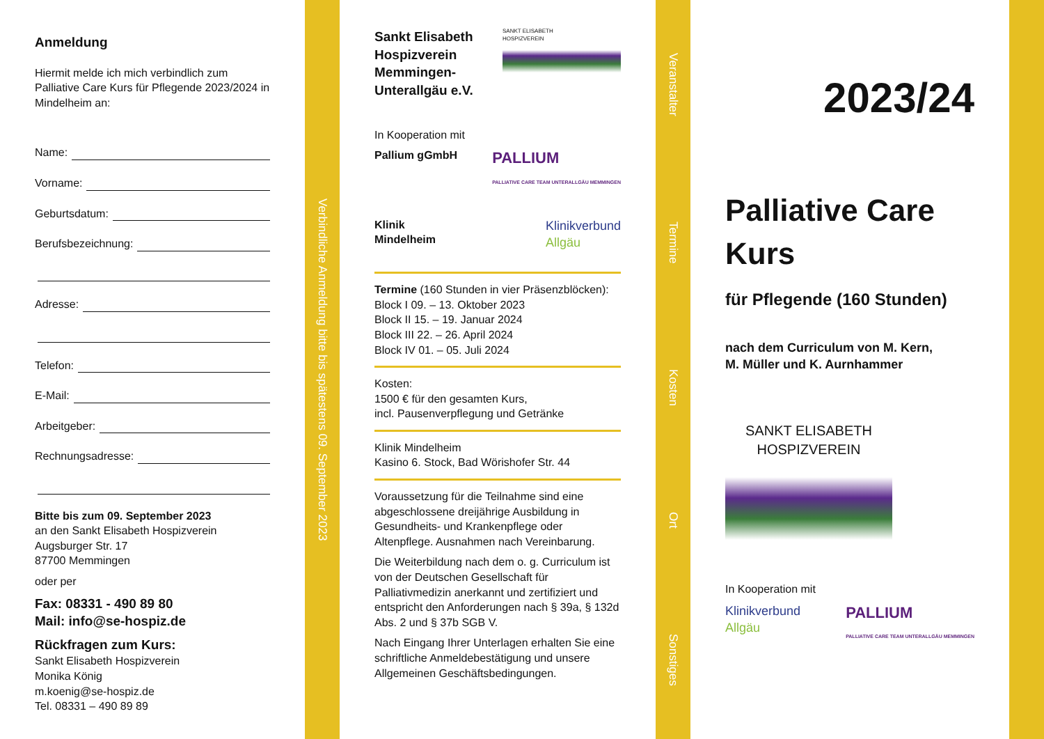Anmeldung
Hiermit melde ich mich verbindlich zum Palliative Care Kurs für Pflegende 2023/2024 in Mindelheim an:
Name:
Vorname:
Geburtsdatum:
Berufsbezeichnung:
Adresse:
Telefon:
E-Mail:
Arbeitgeber:
Rechnungsadresse:
Bitte bis zum 09. September 2023
an den Sankt Elisabeth Hospizverein
Augsburger Str. 17
87700 Memmingen
oder per
Fax: 08331 - 490 89 80
Mail: info@se-hospiz.de
Rückfragen zum Kurs:
Sankt Elisabeth Hospizverein
Monika König
m.koenig@se-hospiz.de
Tel. 08331 – 490 89 89
Verbindliche Anmeldung bitte bis spätestens 09. September 2023
Sankt Elisabeth
Hospizverein
Memmingen-
Unterallgäu e.V.
SANKT ELISABETH
HOSPIZVEREIN
In Kooperation mit
Pallium gGmbH PALLIUM
PALLIATIVE CARE TEAM UNTERALLGÄU MEMMINGEN
Klinik
Mindelheim Klinikverbund
Allgäu
Termine (160 Stunden in vier Präsenzblöcken):
Block I 09. – 13. Oktober 2023
Block II 15. – 19. Januar 2024
Block III 22. – 26. April 2024
Block IV 01. – 05. Juli 2024
Kosten:
1500 € für den gesamten Kurs,
incl. Pausenverpflegung und Getränke
Klinik Mindelheim
Kasino 6. Stock, Bad Wörishofer Str. 44
Voraussetzung für die Teilnahme sind eine abgeschlossene dreijährige Ausbildung in Gesundheits- und Krankenpflege oder Altenpflege. Ausnahmen nach Vereinbarung.
Die Weiterbildung nach dem o. g. Curriculum ist von der Deutschen Gesellschaft für Palliativmedizin anerkannt und zertifiziert und entspricht den Anforderungen nach § 39a, § 132d Abs. 2 und § 37b SGB V.
Nach Eingang Ihrer Unterlagen erhalten Sie eine schriftliche Anmeldebestätigung und unsere Allgemeinen Geschäftsbedingungen.
Veranstalter
Termine
Kosten
Ort
Sonstiges
2023/24
Palliative Care Kurs
für Pflegende (160 Stunden)
nach dem Curriculum von M. Kern,
M. Müller und K. Aurnhammer
SANKT ELISABETH
HOSPIZVEREIN
In Kooperation mit
Klinikverbund
Allgäu PALLIUM
PALLIATIVE CARE TEAM UNTERALLGÄU MEMMINGEN